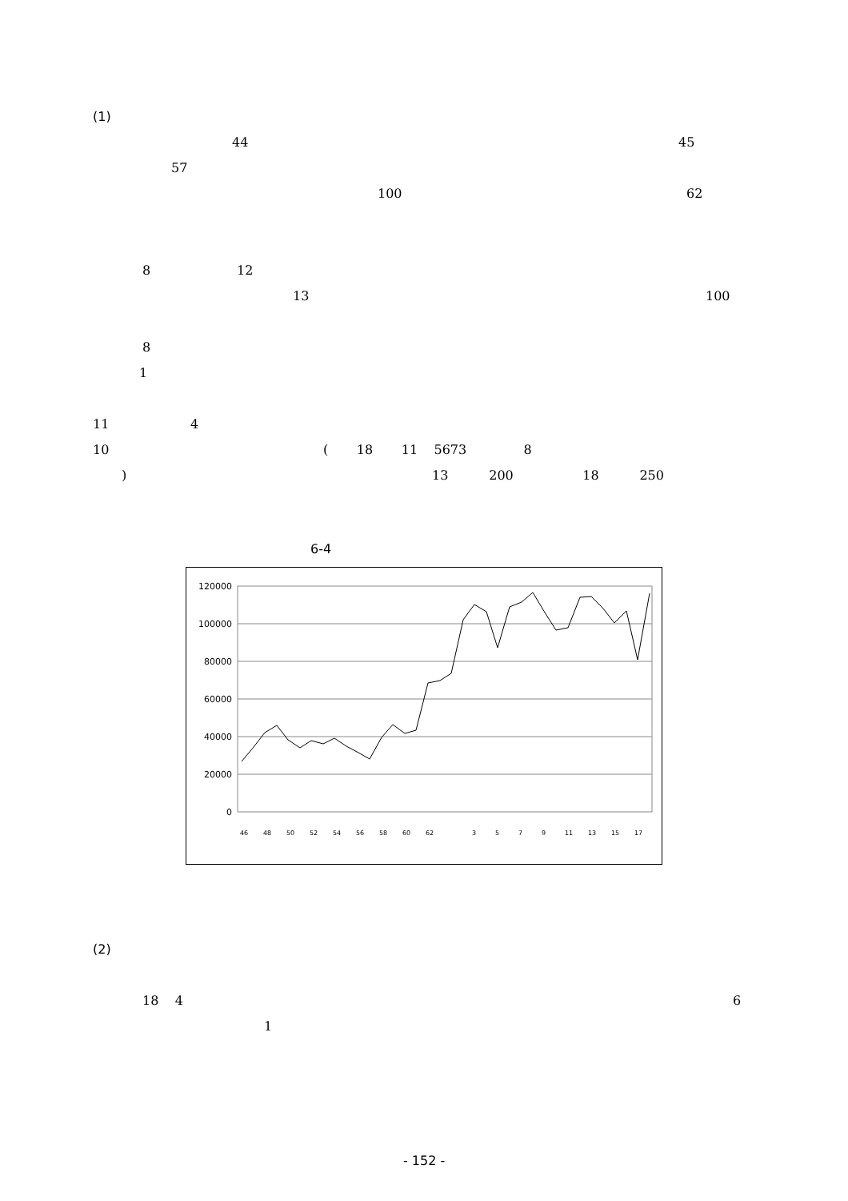(1)
44
45
57
100
62
8
12
13
100
8
1
11
4
10
( 18 11 5673 8
)
13 200 18 250
6-4
120000
100000
80000
60000
40000
20000
0
46
48
50
52
54
56
58
60
62
3
5
7
9
11
13
15
17
(2)
18 4
6
1
- 152 -